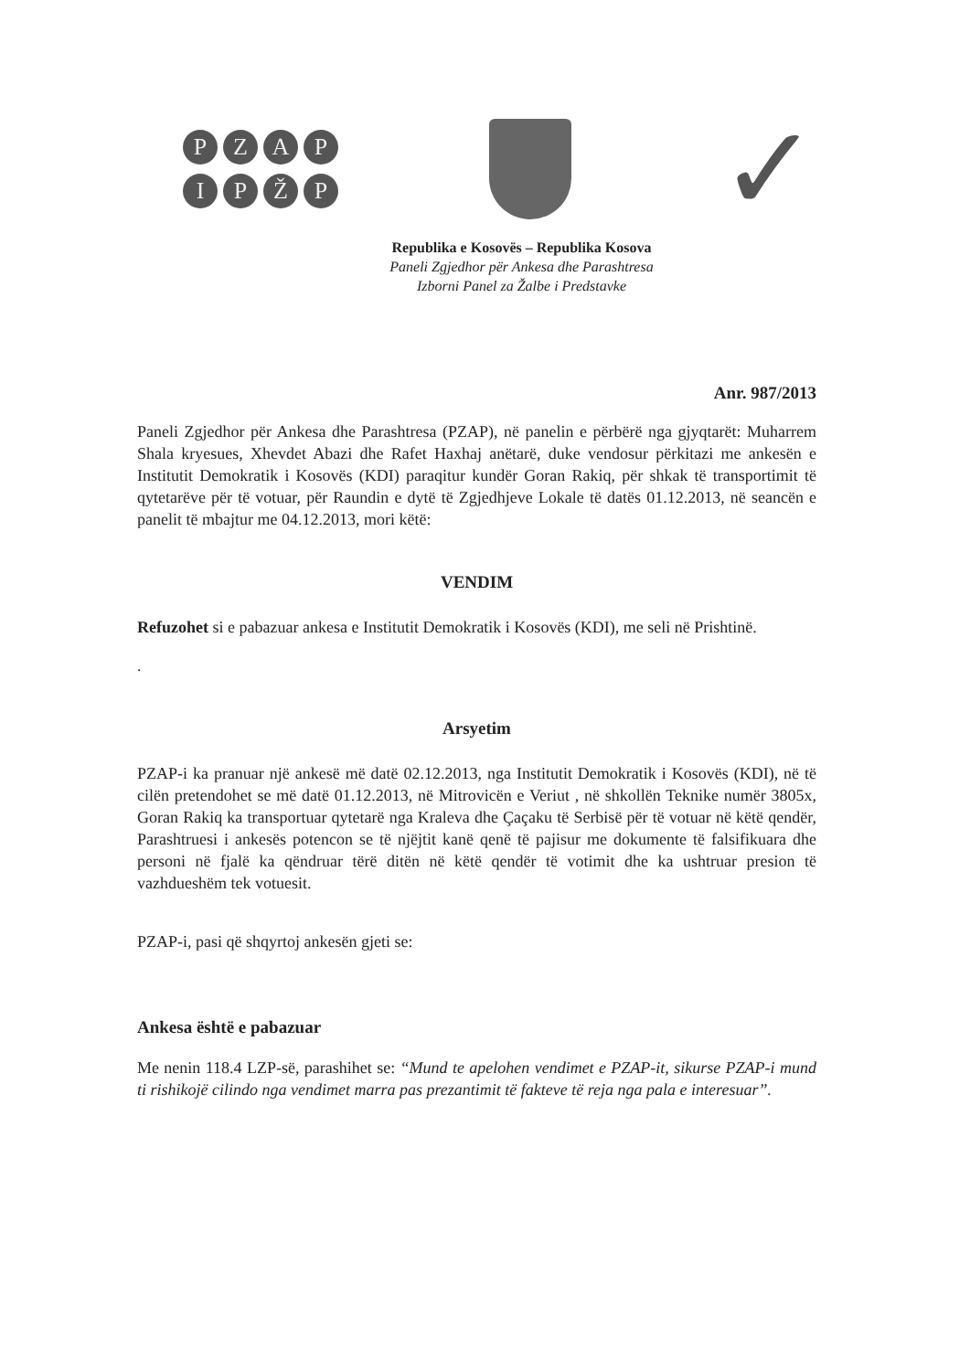PZAPIPŽP
✓
Republika e Kosovës – Republika Kosova
Paneli Zgjedhor për Ankesa dhe Parashtresa
Izborni Panel za Žalbe i Predstavke
Anr. 987/2013
Paneli Zgjedhor për Ankesa dhe Parashtresa (PZAP), në panelin e përbërë nga gjyqtarët: Muharrem Shala kryesues, Xhevdet Abazi dhe Rafet Haxhaj anëtarë, duke vendosur përkitazi me ankesën e Institutit Demokratik i Kosovës (KDI) paraqitur kundër Goran Rakiq, për shkak të transportimit të qytetarëve për të votuar, për Raundin e dytë të Zgjedhjeve Lokale të datës 01.12.2013, në seancën e panelit të mbajtur me 04.12.2013, mori këtë:
VENDIM
Refuzohet si e pabazuar ankesa e Institutit Demokratik i Kosovës (KDI), me seli në Prishtinë.
.
Arsyetim
PZAP-i ka pranuar një ankesë më datë 02.12.2013, nga Institutit Demokratik i Kosovës (KDI), në të cilën pretendohet se më datë 01.12.2013, në Mitrovicën e Veriut , në shkollën Teknike numër 3805x, Goran Rakiq ka transportuar qytetarë nga Kraleva dhe Çaçaku të Serbisë për të votuar në këtë qendër, Parashtruesi i ankesës potencon se të njëjtit kanë qenë të pajisur me dokumente të falsifikuara dhe personi në fjalë ka qëndruar tërë ditën në këtë qendër të votimit dhe ka ushtruar presion të vazhdueshëm tek votuesit.
PZAP-i, pasi që shqyrtoj ankesën gjeti se:
Ankesa është e pabazuar
Me nenin 118.4 LZP-së, parashihet se: “Mund te apelohen vendimet e PZAP-it, sikurse PZAP-i mund ti rishikojë cilindo nga vendimet marra pas prezantimit të fakteve të reja nga pala e interesuar”.